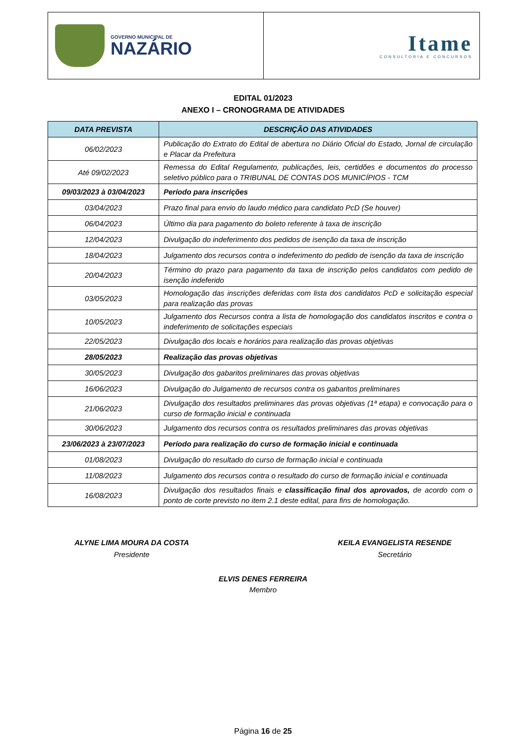GOVERNO MUNICIPAL DE
NAZÁRIO
Itame
CONSULTORIA E CONCURSOS
EDITAL 01/2023
ANEXO I – CRONOGRAMA DE ATIVIDADES
| DATA PREVISTA | DESCRIÇÃO DAS ATIVIDADES |
| --- | --- |
| 06/02/2023 | Publicação do Extrato do Edital de abertura no Diário Oficial do Estado, Jornal de circulação e Placar da Prefeitura |
| Até 09/02/2023 | Remessa do Edital Regulamento, publicações, leis, certidões e documentos do processo seletivo público para o TRIBUNAL DE CONTAS DOS MUNICÍPIOS - TCM |
| 09/03/2023 à 03/04/2023 | Período para inscrições |
| 03/04/2023 | Prazo final para envio do laudo médico para candidato PcD (Se houver) |
| 06/04/2023 | Último dia para pagamento do boleto referente à taxa de inscrição |
| 12/04/2023 | Divulgação do indeferimento dos pedidos de isenção da taxa de inscrição |
| 18/04/2023 | Julgamento dos recursos contra o indeferimento do pedido de isenção da taxa de inscrição |
| 20/04/2023 | Término do prazo para pagamento da taxa de inscrição pelos candidatos com pedido de isenção indeferido |
| 03/05/2023 | Homologação das inscrições deferidas com lista dos candidatos PcD e solicitação especial para realização das provas |
| 10/05/2023 | Julgamento dos Recursos contra a lista de homologação dos candidatos inscritos e contra o indeferimento de solicitações especiais |
| 22/05/2023 | Divulgação dos locais e horários para realização das provas objetivas |
| 28/05/2023 | Realização das provas objetivas |
| 30/05/2023 | Divulgação dos gabaritos preliminares das provas objetivas |
| 16/06/2023 | Divulgação do Julgamento de recursos contra os gabaritos preliminares |
| 21/06/2023 | Divulgação dos resultados preliminares das provas objetivas (1ª etapa) e convocação para o curso de formação inicial e continuada |
| 30/06/2023 | Julgamento dos recursos contra os resultados preliminares das provas objetivas |
| 23/06/2023 à 23/07/2023 | Período para realização do curso de formação inicial e continuada |
| 01/08/2023 | Divulgação do resultado do curso de formação inicial e continuada |
| 11/08/2023 | Julgamento dos recursos contra o resultado do curso de formação inicial e continuada |
| 16/08/2023 | Divulgação dos resultados finais e classificação final dos aprovados, de acordo com o ponto de corte previsto no item 2.1 deste edital, para fins de homologação. |
ALYNE LIMA MOURA DA COSTA
Presidente
KEILA EVANGELISTA RESENDE
Secretário
ELVIS DENES FERREIRA
Membro
Página 16 de 25